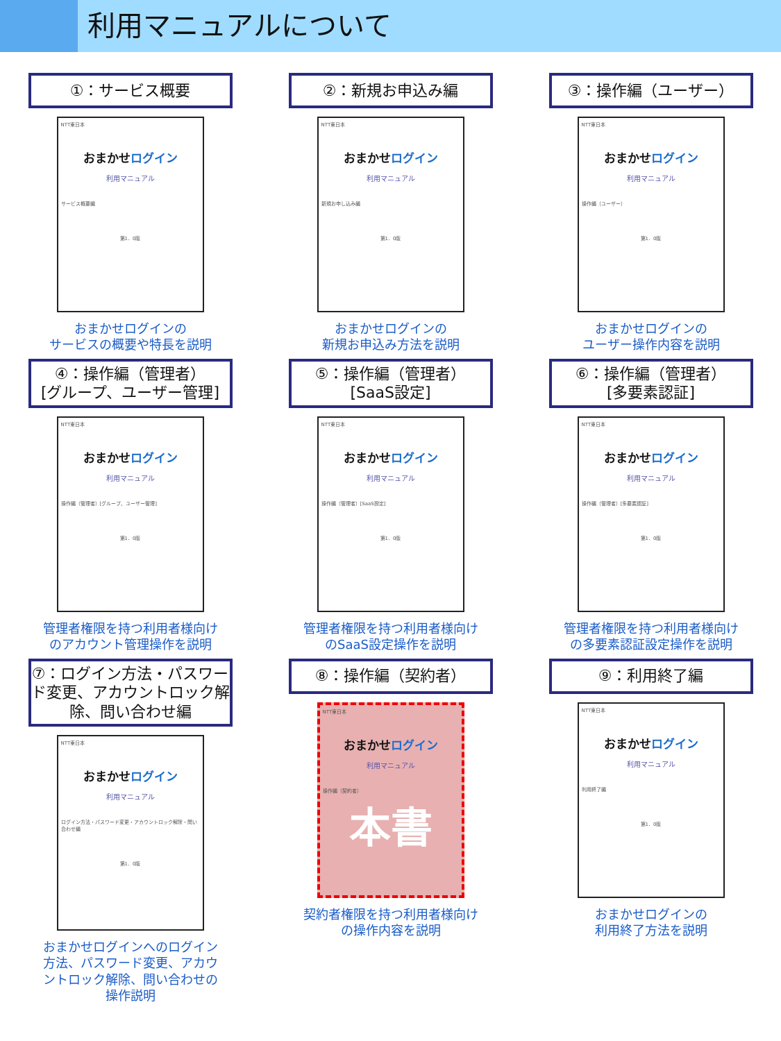利用マニュアルについて
①：サービス概要
NTT東日本
おまかせログイン
利用マニュアル
サービス概要編
第1．0版
おまかせログインの
サービスの概要や特長を説明
②：新規お申込み編
NTT東日本
おまかせログイン
利用マニュアル
新規お申し込み編
第1．0版
おまかせログインの
新規お申込み方法を説明
③：操作編（ユーザー）
NTT東日本
おまかせログイン
利用マニュアル
操作編（ユーザー）
第1．0版
おまかせログインの
ユーザー操作内容を説明
④：操作編（管理者）
[グループ、ユーザー管理]
NTT東日本
おまかせログイン
利用マニュアル
操作編（管理者）[グループ、ユーザー管理]
第1．0版
管理者権限を持つ利用者様向け
のアカウント管理操作を説明
⑤：操作編（管理者）
[SaaS設定]
NTT東日本
おまかせログイン
利用マニュアル
操作編（管理者）[SaaS設定]
第1．0版
管理者権限を持つ利用者様向け
のSaaS設定操作を説明
⑥：操作編（管理者）
[多要素認証]
NTT東日本
おまかせログイン
利用マニュアル
操作編（管理者）[多要素認証]
第1．0版
管理者権限を持つ利用者様向け
の多要素認証設定操作を説明
⑦：ログイン方法・パスワード変更、アカウントロック解除、問い合わせ編
NTT東日本
おまかせログイン
利用マニュアル
ログイン方法・パスワード変更・アカウントロック解除・問い合わせ編
第1．0版
おまかせログインへのログイン
方法、パスワード変更、アカウ
ントロック解除、問い合わせの
操作説明
⑧：操作編（契約者）
NTT東日本
おまかせログイン
利用マニュアル
操作編（契約者）
本書
契約者権限を持つ利用者様向け
の操作内容を説明
⑨：利用終了編
NTT東日本
おまかせログイン
利用マニュアル
利用終了編
第1．0版
おまかせログインの
利用終了方法を説明